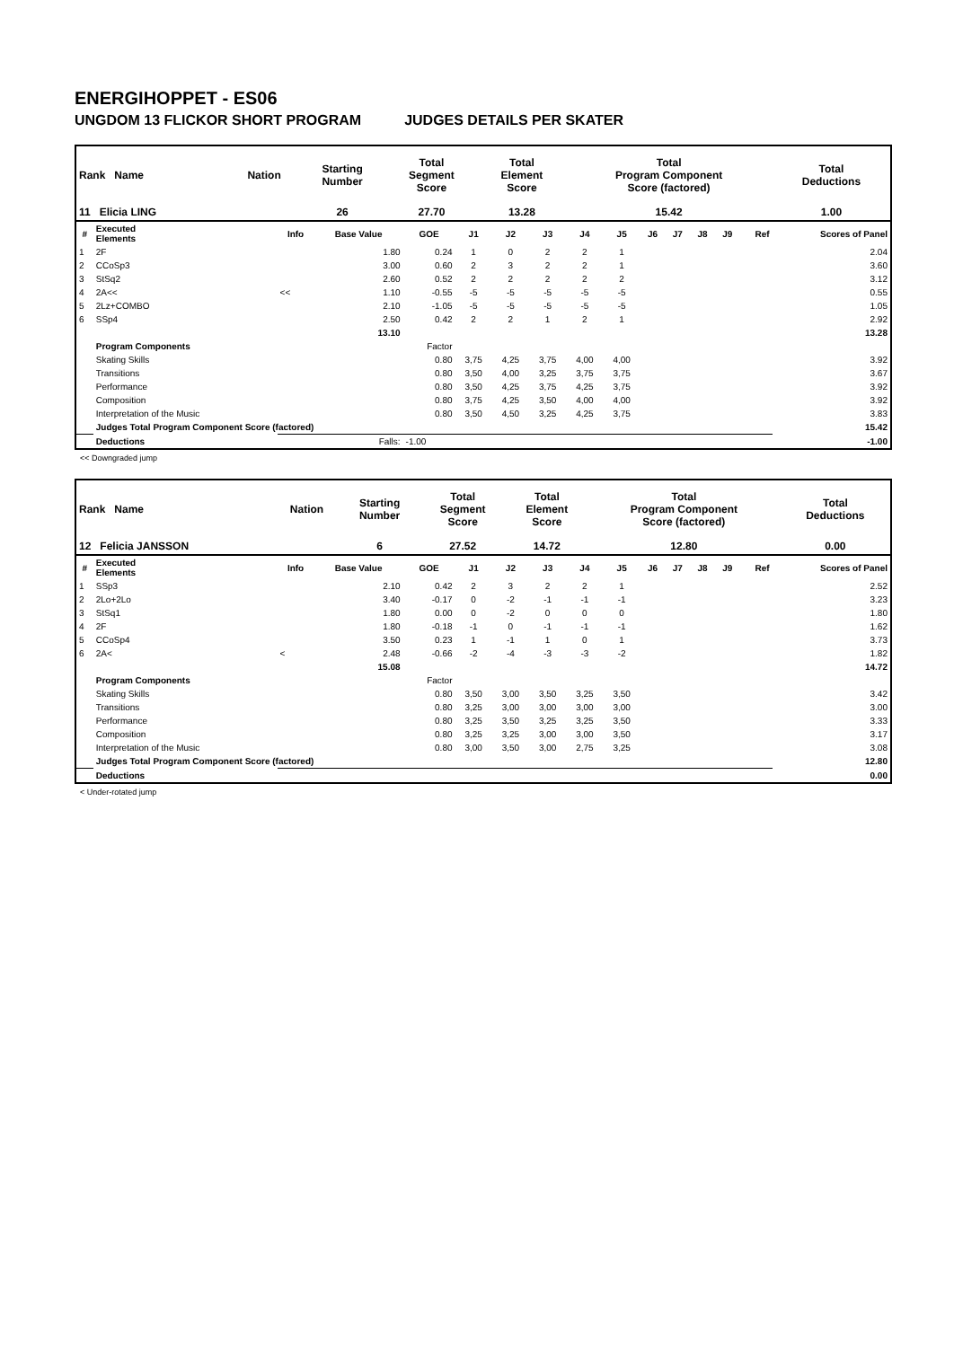ENERGIHOPPET - ES06
UNGDOM 13 FLICKOR SHORT PROGRAM JUDGES DETAILS PER SKATER
| Rank Name | Nation | Starting Number | Total Segment Score | Total Element Score | Total Program Component Score (factored) | Total Deductions |
| --- | --- | --- | --- | --- | --- | --- |
| 11 Elicia LING | | 26 | 27.70 | 13.28 | 15.42 | 1.00 |
| # | Executed Elements | Info | Base Value | GOE | J1 | J2 | J3 | J4 | J5 | J6 | J7 | J8 | J9 | Ref | Scores of Panel |
| --- | --- | --- | --- | --- | --- | --- | --- | --- | --- | --- | --- | --- | --- | --- | --- |
| 1 | 2F | | 1.80 | 0.24 | 1 | 0 | 2 | 2 | 1 | | | | | | 2.04 |
| 2 | CCoSp3 | | 3.00 | 0.60 | 2 | 3 | 2 | 2 | 1 | | | | | | 3.60 |
| 3 | StSq2 | | 2.60 | 0.52 | 2 | 2 | 2 | 2 | 2 | | | | | | 3.12 |
| 4 | 2A<< | << | 1.10 | -0.55 | -5 | -5 | -5 | -5 | -5 | | | | | | 0.55 |
| 5 | 2Lz+COMBO | | 2.10 | -1.05 | -5 | -5 | -5 | -5 | -5 | | | | | | 1.05 |
| 6 | SSp4 | | 2.50 | 0.42 | 2 | 2 | 1 | 2 | 1 | | | | | | 2.92 |
| | | | 13.10 | | | | | | | | | | | | 13.28 |
| | Program Components | | | Factor | | | | | | | | | | | |
| | Skating Skills | | | 0.80 | 3,75 | 4,25 | 3,75 | 4,00 | 4,00 | | | | | | 3.92 |
| | Transitions | | | 0.80 | 3,50 | 4,00 | 3,25 | 3,75 | 3,75 | | | | | | 3.67 |
| | Performance | | | 0.80 | 3,50 | 4,25 | 3,75 | 4,25 | 3,75 | | | | | | 3.92 |
| | Composition | | | 0.80 | 3,75 | 4,25 | 3,50 | 4,00 | 4,00 | | | | | | 3.92 |
| | Interpretation of the Music | | | 0.80 | 3,50 | 4,50 | 3,25 | 4,25 | 3,75 | | | | | | 3.83 |
| | Judges Total Program Component Score (factored) | | | | | | | | | | | | | | 15.42 |
| | Deductions | | Falls: | -1.00 | | | | | | | | | | | -1.00 |
<< Downgraded jump
| Rank Name | Nation | Starting Number | Total Segment Score | Total Element Score | Total Program Component Score (factored) | Total Deductions |
| --- | --- | --- | --- | --- | --- | --- |
| 12 Felicia JANSSON | | 6 | 27.52 | 14.72 | 12.80 | 0.00 |
| # | Executed Elements | Info | Base Value | GOE | J1 | J2 | J3 | J4 | J5 | J6 | J7 | J8 | J9 | Ref | Scores of Panel |
| --- | --- | --- | --- | --- | --- | --- | --- | --- | --- | --- | --- | --- | --- | --- | --- |
| 1 | SSp3 | | 2.10 | 0.42 | 2 | 3 | 2 | 2 | 1 | | | | | | 2.52 |
| 2 | 2Lo+2Lo | | 3.40 | -0.17 | 0 | -2 | -1 | -1 | -1 | | | | | | 3.23 |
| 3 | StSq1 | | 1.80 | 0.00 | 0 | -2 | 0 | 0 | 0 | | | | | | 1.80 |
| 4 | 2F | | 1.80 | -0.18 | -1 | 0 | -1 | -1 | -1 | | | | | | 1.62 |
| 5 | CCoSp4 | | 3.50 | 0.23 | 1 | -1 | 1 | 0 | 1 | | | | | | 3.73 |
| 6 | 2A< | < | 2.48 | -0.66 | -2 | -4 | -3 | -3 | -2 | | | | | | 1.82 |
| | | | 15.08 | | | | | | | | | | | | 14.72 |
| | Program Components | | | Factor | | | | | | | | | | | |
| | Skating Skills | | | 0.80 | 3,50 | 3,00 | 3,50 | 3,25 | 3,50 | | | | | | 3.42 |
| | Transitions | | | 0.80 | 3,25 | 3,00 | 3,00 | 3,00 | 3,00 | | | | | | 3.00 |
| | Performance | | | 0.80 | 3,25 | 3,50 | 3,25 | 3,25 | 3,50 | | | | | | 3.33 |
| | Composition | | | 0.80 | 3,25 | 3,25 | 3,00 | 3,00 | 3,50 | | | | | | 3.17 |
| | Interpretation of the Music | | | 0.80 | 3,00 | 3,50 | 3,00 | 2,75 | 3,25 | | | | | | 3.08 |
| | Judges Total Program Component Score (factored) | | | | | | | | | | | | | | 12.80 |
| | Deductions | | | | | | | | | | | | | | 0.00 |
< Under-rotated jump